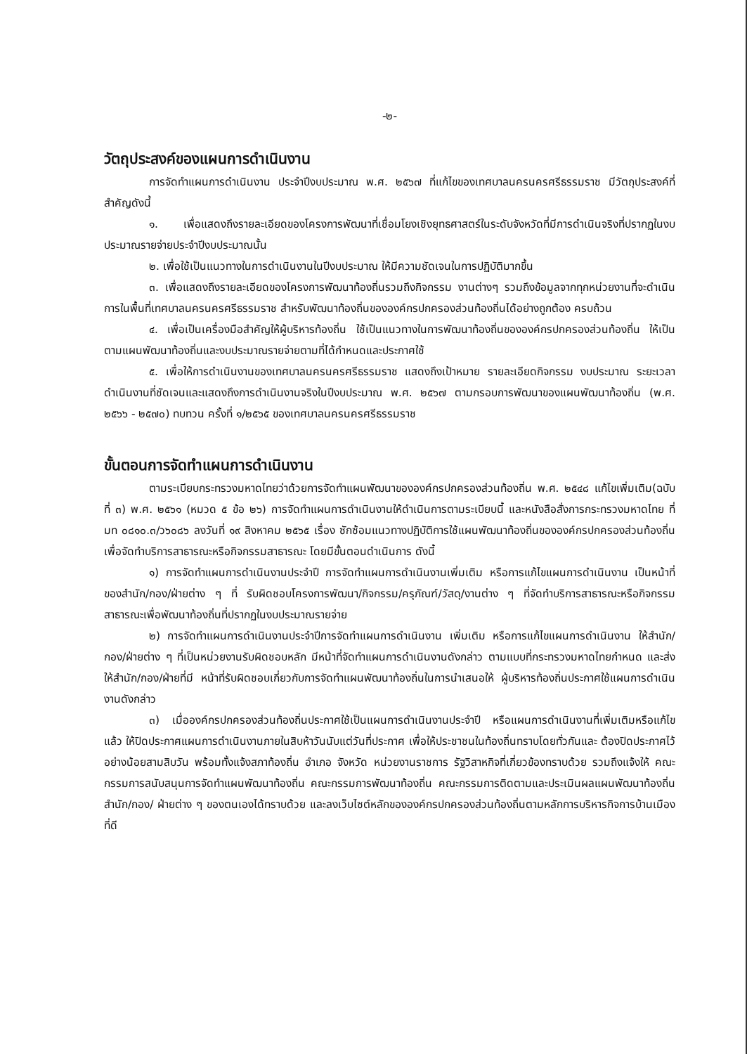-๒-
วัตถุประสงค์ของแผนการดำเนินงาน
การจัดทำแผนการดำเนินงาน ประจำปีงบประมาณ พ.ศ. ๒๕๖๗ ที่แก้ไขของเทศบาลนครนครศรีธรรมราช มีวัตถุประสงค์ที่สำคัญดังนี้
๑. เพื่อแสดงถึงรายละเอียดของโครงการพัฒนาที่เชื่อมโยงเชิงยุทธศาสตร์ในระดับจังหวัดที่มีการดำเนินจริงที่ปรากฏในงบประมาณรายจ่ายประจำปีงบประมาณนั้น
๒. เพื่อใช้เป็นแนวทางในการดำเนินงานในปีงบประมาณ ให้มีความชัดเจนในการปฏิบัติมากขึ้น
๓. เพื่อแสดงถึงรายละเอียดของโครงการพัฒนาท้องถิ่นรวมถึงกิจกรรม งานต่างๆ รวมถึงข้อมูลจากทุกหน่วยงานที่จะดำเนินการในพื้นที่เทศบาลนครนครศรีธรรมราช สำหรับพัฒนาท้องถิ่นขององค์กรปกครองส่วนท้องถิ่นได้อย่างถูกต้อง ครบถ้วน
๔. เพื่อเป็นเครื่องมือสำคัญให้ผู้บริหารท้องถิ่น ใช้เป็นแนวทางในการพัฒนาท้องถิ่นขององค์กรปกครองส่วนท้องถิ่น ให้เป็นตามแผนพัฒนาท้องถิ่นและงบประมาณรายจ่ายตามที่ได้กำหนดและประกาศใช้
๕. เพื่อให้การดำเนินงานของเทศบาลนครนครศรีธรรมราช แสดงถึงเป้าหมาย รายละเอียดกิจกรรม งบประมาณ ระยะเวลาดำเนินงานที่ชัดเจนและแสดงถึงการดำเนินงานจริงในปีงบประมาณ พ.ศ. ๒๕๖๗ ตามกรอบการพัฒนาของแผนพัฒนาท้องถิ่น (พ.ศ. ๒๕๖๖ - ๒๕๗๐) ทบทวน ครั้งที่ ๑/๒๕๖๕ ของเทศบาลนครนครศรีธรรมราช
ขั้นตอนการจัดทำแผนการดำเนินงาน
ตามระเบียบกระทรวงมหาดไทยว่าด้วยการจัดทำแผนพัฒนาขององค์กรปกครองส่วนท้องถิ่น พ.ศ. ๒๕๔๘ แก้ไขเพิ่มเติม(ฉบับที่ ๓) พ.ศ. ๒๕๖๑ (หมวด ๕ ข้อ ๒๖) การจัดทำแผนการดำเนินงานให้ดำเนินการตามระเบียบนี้ และหนังสือสั่งการกระทรวงมหาดไทย ที่ มท ๐๘๑๐.๓/ว๖๐๘๖ ลงวันที่ ๑๙ สิงหาคม ๒๕๖๕ เรื่อง ซักซ้อมแนวทางปฏิบัติการใช้แผนพัฒนาท้องถิ่นขององค์กรปกครองส่วนท้องถิ่นเพื่อจัดทำบริการสาธารณะหรือกิจกรรมสาธารณะ โดยมีขั้นตอนดำเนินการ ดังนี้
๑) การจัดทำแผนการดำเนินงานประจำปี การจัดทำแผนการดำเนินงานเพิ่มเติม หรือการแก้ไขแผนการดำเนินงาน เป็นหน้าที่ของสำนัก/กอง/ฝ่ายต่าง ๆ ที่ รับผิดชอบโครงการพัฒนา/กิจกรรม/ครุภัณฑ์/วัสดุ/งานต่าง ๆ ที่จัดทำบริการสาธารณะหรือกิจกรรมสาธารณะเพื่อพัฒนาท้องถิ่นที่ปรากฏในงบประมาณรายจ่าย
๒) การจัดทำแผนการดำเนินงานประจำปีการจัดทำแผนการดำเนินงาน เพิ่มเติม หรือการแก้ไขแผนการดำเนินงาน ให้สำนัก/กอง/ฝ่ายต่าง ๆ ที่เป็นหน่วยงานรับผิดชอบหลัก มีหน้าที่จัดทำแผนการดำเนินงานดังกล่าว ตามแบบที่กระทรวงมหาดไทยกำหนด และส่งให้สำนัก/กอง/ฝ่ายที่มี หน้าที่รับผิดชอบเกี่ยวกับการจัดทำแผนพัฒนาท้องถิ่นในการนำเสนอให้ ผู้บริหารท้องถิ่นประกาศใช้แผนการดำเนินงานดังกล่าว
๓) เมื่อองค์กรปกครองส่วนท้องถิ่นประกาศใช้เป็นแผนการดำเนินงานประจำปี หรือแผนการดำเนินงานที่เพิ่มเติมหรือแก้ไขแล้ว ให้ปิดประกาศแผนการดำเนินงานภายในสิบห้าวันนับแต่วันที่ประกาศ เพื่อให้ประชาชนในท้องถิ่นทราบโดยทั่วกันและ ต้องปิดประกาศไว้อย่างน้อยสามสิบวัน พร้อมทั้งแจ้งสภาท้องถิ่น อำเภอ จังหวัด หน่วยงานราชการ รัฐวิสาหกิจที่เกี่ยวข้องทราบด้วย รวมถึงแจ้งให้ คณะกรรมการสนับสนุนการจัดทำแผนพัฒนาท้องถิ่น คณะกรรมการพัฒนาท้องถิ่น คณะกรรมการติดตามและประเมินผลแผนพัฒนาท้องถิ่น สำนัก/กอง/ ฝ่ายต่าง ๆ ของตนเองได้ทราบด้วย และลงเว็บไซต์หลักขององค์กรปกครองส่วนท้องถิ่นตามหลักการบริหารกิจการบ้านเมืองที่ดี